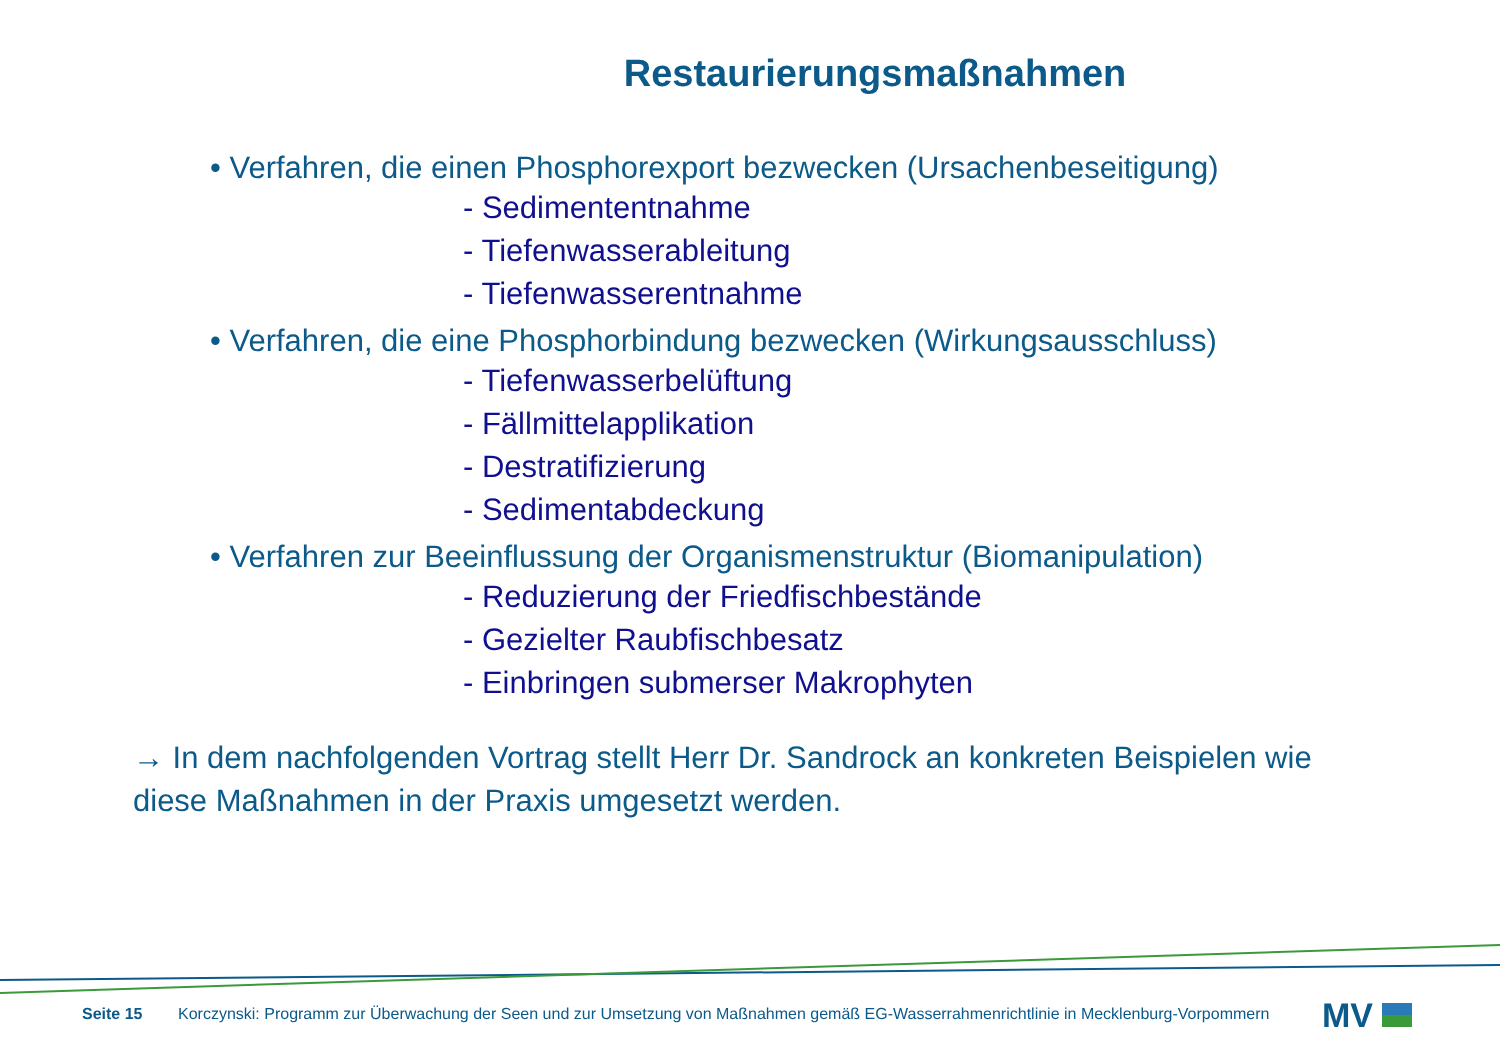Restaurierungsmaßnahmen
• Verfahren, die einen Phosphorexport bezwecken (Ursachenbeseitigung)
- Sedimententnahme
- Tiefenwasserableitung
- Tiefenwasserentnahme
• Verfahren, die eine Phosphorbindung bezwecken (Wirkungsausschluss)
- Tiefenwasserbelüftung
- Fällmittelapplikation
- Destratifizierung
- Sedimentabdeckung
• Verfahren zur Beeinflussung der Organismenstruktur (Biomanipulation)
- Reduzierung der Friedfischbestände
- Gezielter Raubfischbesatz
- Einbringen submerser Makrophyten
→ In dem nachfolgenden Vortrag stellt Herr Dr. Sandrock an konkreten Beispielen wie diese Maßnahmen in der Praxis umgesetzt werden.
Seite 15 Korczynski: Programm zur Überwachung der Seen und zur Umsetzung von Maßnahmen gemäß EG-Wasserrahmenrichtlinie in Mecklenburg-Vorpommern
MV